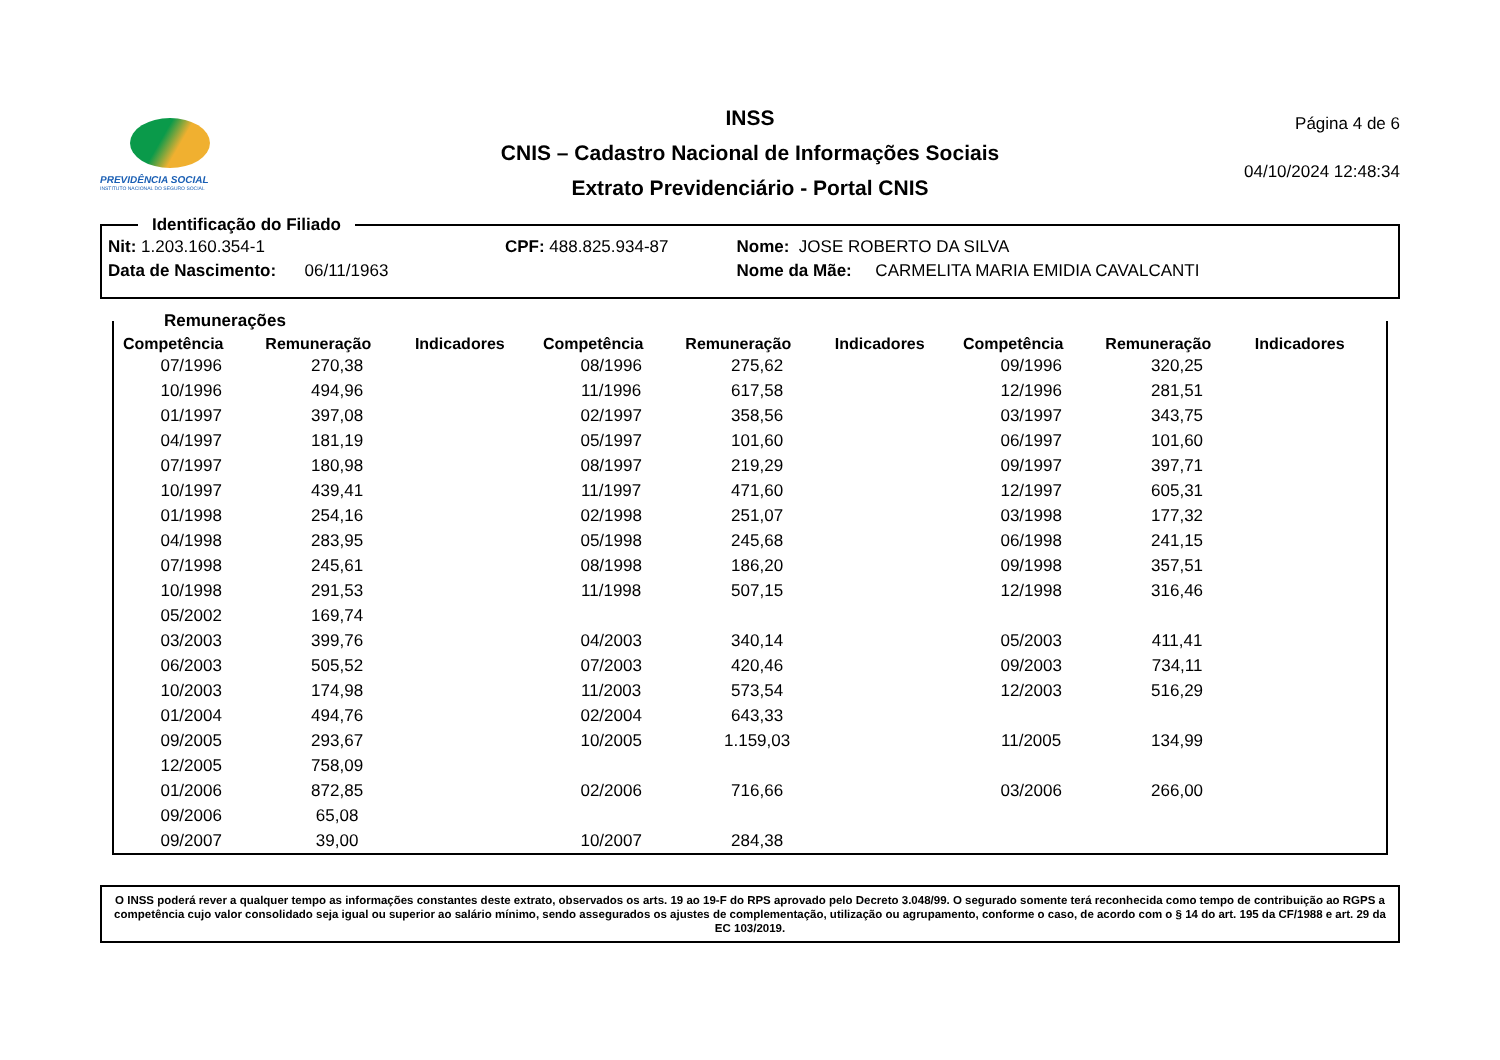PREVIDÊNCIA SOCIAL
INSTITUTO NACIONAL DO SEGURO SOCIAL
INSS
CNIS – Cadastro Nacional de Informações Sociais
Extrato Previdenciário - Portal CNIS
Página 4 de 6
04/10/2024 12:48:34
Identificação do Filiado
| Nit: 1.203.160.354-1 | CPF: 488.825.934-87 | Nome: JOSE ROBERTO DA SILVA |
| Data de Nascimento: 06/11/1963 | | Nome da Mãe: CARMELITA MARIA EMIDIA CAVALCANTI |
Remunerações
| Competência | Remuneração | Indicadores | Competência | Remuneração | Indicadores | Competência | Remuneração | Indicadores |
| --- | --- | --- | --- | --- | --- | --- | --- | --- |
| 07/1996 | 270,38 | | 08/1996 | 275,62 | | 09/1996 | 320,25 | |
| 10/1996 | 494,96 | | 11/1996 | 617,58 | | 12/1996 | 281,51 | |
| 01/1997 | 397,08 | | 02/1997 | 358,56 | | 03/1997 | 343,75 | |
| 04/1997 | 181,19 | | 05/1997 | 101,60 | | 06/1997 | 101,60 | |
| 07/1997 | 180,98 | | 08/1997 | 219,29 | | 09/1997 | 397,71 | |
| 10/1997 | 439,41 | | 11/1997 | 471,60 | | 12/1997 | 605,31 | |
| 01/1998 | 254,16 | | 02/1998 | 251,07 | | 03/1998 | 177,32 | |
| 04/1998 | 283,95 | | 05/1998 | 245,68 | | 06/1998 | 241,15 | |
| 07/1998 | 245,61 | | 08/1998 | 186,20 | | 09/1998 | 357,51 | |
| 10/1998 | 291,53 | | 11/1998 | 507,15 | | 12/1998 | 316,46 | |
| 05/2002 | 169,74 | | | | | | | |
| 03/2003 | 399,76 | | 04/2003 | 340,14 | | 05/2003 | 411,41 | |
| 06/2003 | 505,52 | | 07/2003 | 420,46 | | 09/2003 | 734,11 | |
| 10/2003 | 174,98 | | 11/2003 | 573,54 | | 12/2003 | 516,29 | |
| 01/2004 | 494,76 | | 02/2004 | 643,33 | | | | |
| 09/2005 | 293,67 | | 10/2005 | 1.159,03 | | 11/2005 | 134,99 | |
| 12/2005 | 758,09 | | | | | | | |
| 01/2006 | 872,85 | | 02/2006 | 716,66 | | 03/2006 | 266,00 | |
| 09/2006 | 65,08 | | | | | | | |
| 09/2007 | 39,00 | | 10/2007 | 284,38 | | | | |
O INSS poderá rever a qualquer tempo as informações constantes deste extrato, observados os arts. 19 ao 19-F do RPS aprovado pelo Decreto 3.048/99. O segurado somente terá reconhecida como tempo de contribuição ao RGPS a competência cujo valor consolidado seja igual ou superior ao salário mínimo, sendo assegurados os ajustes de complementação, utilização ou agrupamento, conforme o caso, de acordo com o § 14 do art. 195 da CF/1988 e art. 29 da EC 103/2019.